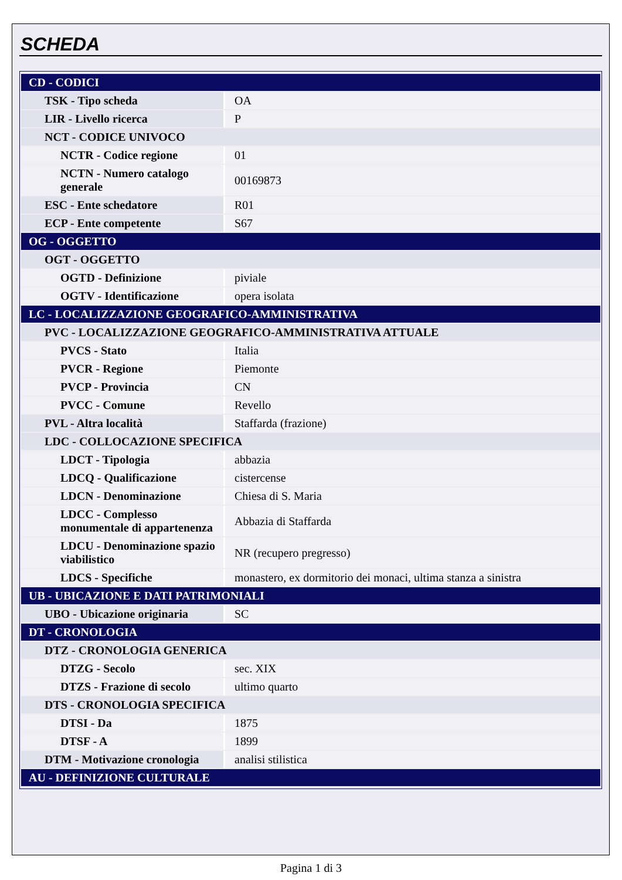SCHEDA
| CD - CODICI | |
| TSK - Tipo scheda | OA |
| LIR - Livello ricerca | P |
| NCT - CODICE UNIVOCO | |
| NCTR - Codice regione | 01 |
| NCTN - Numero catalogo generale | 00169873 |
| ESC - Ente schedatore | R01 |
| ECP - Ente competente | S67 |
| OG - OGGETTO | |
| OGT - OGGETTO | |
| OGTD - Definizione | piviale |
| OGTV - Identificazione | opera isolata |
| LC - LOCALIZZAZIONE GEOGRAFICO-AMMINISTRATIVA | |
| PVC - LOCALIZZAZIONE GEOGRAFICO-AMMINISTRATIVA ATTUALE | |
| PVCS - Stato | Italia |
| PVCR - Regione | Piemonte |
| PVCP - Provincia | CN |
| PVCC - Comune | Revello |
| PVL - Altra località | Staffarda (frazione) |
| LDC - COLLOCAZIONE SPECIFICA | |
| LDCT - Tipologia | abbazia |
| LDCQ - Qualificazione | cistercense |
| LDCN - Denominazione | Chiesa di S. Maria |
| LDCC - Complesso monumentale di appartenenza | Abbazia di Staffarda |
| LDCU - Denominazione spazio viabilistico | NR (recupero pregresso) |
| LDCS - Specifiche | monastero, ex dormitorio dei monaci, ultima stanza a sinistra |
| UB - UBICAZIONE E DATI PATRIMONIALI | |
| UBO - Ubicazione originaria | SC |
| DT - CRONOLOGIA | |
| DTZ - CRONOLOGIA GENERICA | |
| DTZG - Secolo | sec. XIX |
| DTZS - Frazione di secolo | ultimo quarto |
| DTS - CRONOLOGIA SPECIFICA | |
| DTSI - Da | 1875 |
| DTSF - A | 1899 |
| DTM - Motivazione cronologia | analisi stilistica |
| AU - DEFINIZIONE CULTURALE | |
Pagina 1 di 3